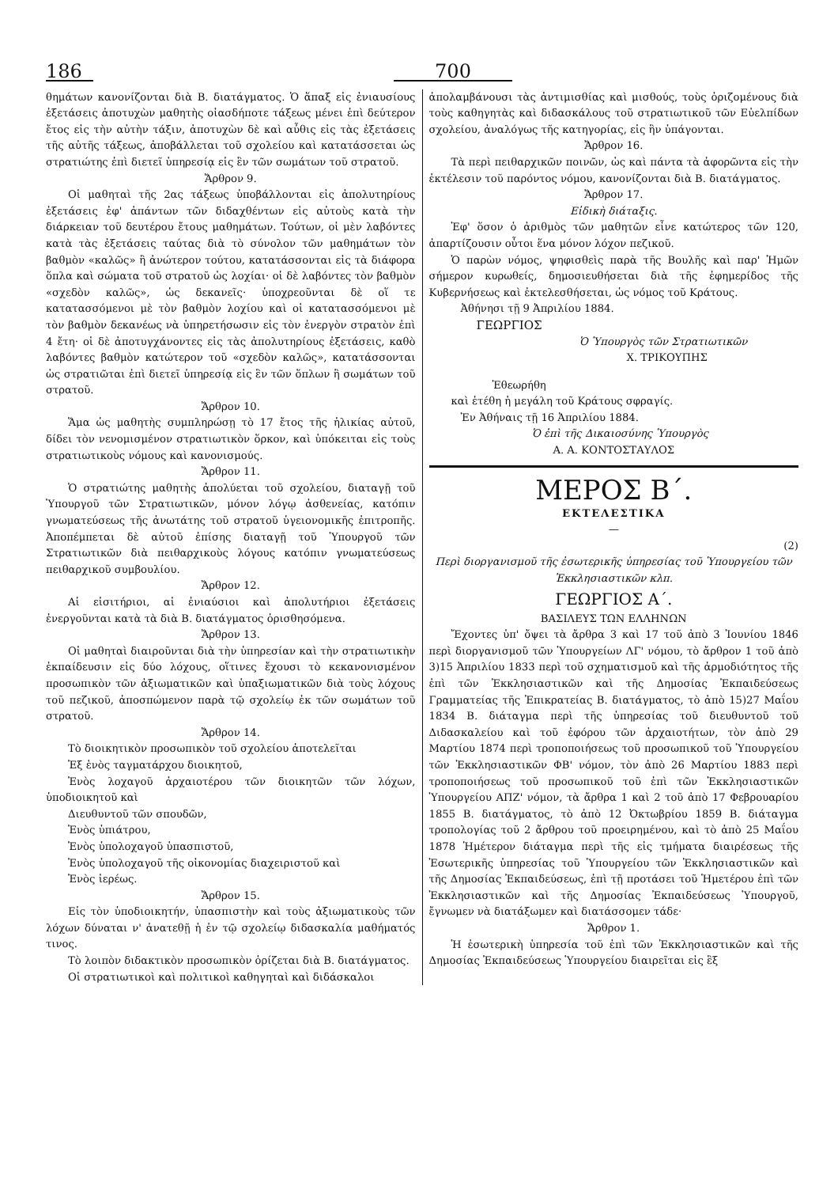186
700
θημάτων κανονίζονται διὰ Β. διατάγματος. Ὁ ἅπαξ εἰς ἐνιαυσίους ἐξετάσεις ἀποτυχὼν μαθητὴς οἱασδήποτε τάξεως μένει ἐπὶ δεύτερον ἔτος εἰς τὴν αὐτὴν τάξιν, ἀποτυχὼν δὲ καὶ αὖθις εἰς τὰς ἐξετάσεις τῆς αὐτῆς τάξεως, ἀποβάλλεται τοῦ σχολείου καὶ κατατάσσεται ὡς στρατιώτης ἐπὶ διετεῖ ὑπηρεσίᾳ εἰς ἓν τῶν σωμάτων τοῦ στρατοῦ.
Ἄρθρον 9.
Οἱ μαθηταὶ τῆς 2ας τάξεως ὑποβάλλονται εἰς ἀπολυτηρίους ἐξετάσεις ἐφ' ἁπάντων τῶν διδαχθέντων εἰς αὐτοὺς κατὰ τὴν διάρκειαν τοῦ δευτέρου ἔτους μαθημάτων. Τούτων, οἱ μὲν λαβόντες κατὰ τὰς ἐξετάσεις ταύτας διὰ τὸ σύνολον τῶν μαθημάτων τὸν βαθμὸν «καλῶς» ἢ ἀνώτερον τούτου, κατατάσσονται εἰς τὰ διάφορα ὅπλα καὶ σώματα τοῦ στρατοῦ ὡς λοχίαι· οἱ δὲ λαβόντες τὸν βαθμὸν «σχεδὸν καλῶς», ὡς δεκανεῖς· ὑποχρεοῦνται δὲ οἵ τε κατατασσόμενοι μὲ τὸν βαθμὸν λοχίου καὶ οἱ κατατασσόμενοι μὲ τὸν βαθμὸν δεκανέως νὰ ὑπηρετήσωσιν εἰς τὸν ἐνεργὸν στρατὸν ἐπὶ 4 ἔτη· οἱ δὲ ἀποτυγχάνοντες εἰς τὰς ἀπολυτηρίους ἐξετάσεις, καθὸ λαβόντες βαθμὸν κατώτερον τοῦ «σχεδὸν καλῶς», κατατάσσονται ὡς στρατιῶται ἐπὶ διετεῖ ὑπηρεσίᾳ εἰς ἓν τῶν ὅπλων ἢ σωμάτων τοῦ στρατοῦ.
Ἄρθρον 10.
Ἅμα ὡς μαθητὴς συμπληρώσῃ τὸ 17 ἔτος τῆς ἡλικίας αὐτοῦ, δίδει τὸν νενομισμένον στρατιωτικὸν ὅρκον, καὶ ὑπόκειται εἰς τοὺς στρατιωτικοὺς νόμους καὶ κανονισμούς.
Ἄρθρον 11.
Ὁ στρατιώτης μαθητὴς ἀπολύεται τοῦ σχολείου, διαταγῇ τοῦ Ὑπουργοῦ τῶν Στρατιωτικῶν, μόνον λόγῳ ἀσθενείας, κατόπιν γνωματεύσεως τῆς ἀνωτάτης τοῦ στρατοῦ ὑγειονομικῆς ἐπιτροπῆς. Ἀποπέμπεται δὲ αὐτοῦ ἐπίσης διαταγῇ τοῦ Ὑπουργοῦ τῶν Στρατιωτικῶν διὰ πειθαρχικοὺς λόγους κατόπιν γνωματεύσεως πειθαρχικοῦ συμβουλίου.
Ἄρθρον 12.
Αἱ εἰσιτήριοι, αἱ ἐνιαύσιοι καὶ ἀπολυτήριοι ἐξετάσεις ἐνεργοῦνται κατὰ τὰ διὰ Β. διατάγματος ὁρισθησόμενα.
Ἄρθρον 13.
Οἱ μαθηταὶ διαιροῦνται διὰ τὴν ὑπηρεσίαν καὶ τὴν στρατιωτικὴν ἐκπαίδευσιν εἰς δύο λόχους, οἵτινες ἔχουσι τὸ κεκανονισμένον προσωπικὸν τῶν ἀξιωματικῶν καὶ ὑπαξιωματικῶν διὰ τοὺς λόχους τοῦ πεζικοῦ, ἀποσπώμενον παρὰ τῷ σχολείῳ ἐκ τῶν σωμάτων τοῦ στρατοῦ.
Ἄρθρον 14.
Τὸ διοικητικὸν προσωπικὸν τοῦ σχολείου ἀποτελεῖται
Ἐξ ἑνὸς ταγματάρχου διοικητοῦ,
Ἑνὸς λοχαγοῦ ἀρχαιοτέρου τῶν διοικητῶν τῶν λόχων, ὑποδιοικητοῦ καὶ
Διευθυντοῦ τῶν σπουδῶν,
Ἑνὸς ὑπιάτρου,
Ἑνὸς ὑπολοχαγοῦ ὑπασπιστοῦ,
Ἑνὸς ὑπολοχαγοῦ τῆς οἰκονομίας διαχειριστοῦ καὶ
Ἑνὸς ἱερέως.
Ἄρθρον 15.
Εἰς τὸν ὑποδιοικητήν, ὑπασπιστὴν καὶ τοὺς ἀξιωματικοὺς τῶν λόχων δύναται ν' ἀνατεθῇ ἡ ἐν τῷ σχολείῳ διδασκαλία μαθήματός τινος.
Τὸ λοιπὸν διδακτικὸν προσωπικὸν ὁρίζεται διὰ Β. διατάγματος.
Οἱ στρατιωτικοὶ καὶ πολιτικοὶ καθηγηταὶ καὶ διδάσκαλοι
ἀπολαμβάνουσι τὰς ἀντιμισθίας καὶ μισθούς, τοὺς ὁριζομένους διὰ τοὺς καθηγητὰς καὶ διδασκάλους τοῦ στρατιωτικοῦ τῶν Εὐελπίδων σχολείου, ἀναλόγως τῆς κατηγορίας, εἰς ἣν ὑπάγονται.
Ἄρθρον 16.
Τὰ περὶ πειθαρχικῶν ποινῶν, ὡς καὶ πάντα τὰ ἀφορῶντα εἰς τὴν ἐκτέλεσιν τοῦ παρόντος νόμου, κανονίζονται διὰ Β. διατάγματος.
Ἄρθρον 17.
Εἰδικὴ διάταξις.
Ἐφ' ὅσον ὁ ἀριθμὸς τῶν μαθητῶν εἶνε κατώτερος τῶν 120, ἀπαρτίζουσιν οὗτοι ἕνα μόνον λόχον πεζικοῦ.
Ὁ παρὼν νόμος, ψηφισθεὶς παρὰ τῆς Βουλῆς καὶ παρ' Ἡμῶν σήμερον κυρωθείς, δημοσιευθήσεται διὰ τῆς ἐφημερίδος τῆς Κυβερνήσεως καὶ ἐκτελεσθήσεται, ὡς νόμος τοῦ Κράτους.
Ἀθήνησι τῇ 9 Ἀπριλίου 1884.
ΓΕΩΡΓΙΟΣ
Ὁ Ὑπουργὸς τῶν Στρατιωτικῶν
Χ. ΤΡΙΚΟΥΠΗΣ
Ἐθεωρήθη
καὶ ἐτέθη ἡ μεγάλη τοῦ Κράτους σφραγίς.
Ἐν Ἀθήναις τῇ 16 Ἀπριλίου 1884.
Ὁ ἐπὶ τῆς Δικαιοσύνης Ὑπουργὸς
Α. Α. ΚΟΝΤΟΣΤΑΥΛΟΣ
ΜΕΡΟΣ Β΄.
ΕΚΤΕΛΕΣΤΙΚΑ
—
(2)
Περὶ διοργανισμοῦ τῆς ἐσωτερικῆς ὑπηρεσίας τοῦ Ὑπουργείου τῶν Ἐκκλησιαστικῶν κλπ.
ΓΕΩΡΓΙΟΣ Α΄.
ΒΑΣΙΛΕΥΣ ΤΩΝ ΕΛΛΗΝΩΝ
Ἔχοντες ὑπ' ὄψει τὰ ἄρθρα 3 καὶ 17 τοῦ ἀπὸ 3 Ἰουνίου 1846 περὶ διοργανισμοῦ τῶν Ὑπουργείων ΛΓ' νόμου, τὸ ἄρθρον 1 τοῦ ἀπὸ 3)15 Ἀπριλίου 1833 περὶ τοῦ σχηματισμοῦ καὶ τῆς ἁρμοδιότητος τῆς ἐπὶ τῶν Ἐκκλησιαστικῶν καὶ τῆς Δημοσίας Ἐκπαιδεύσεως Γραμματείας τῆς Ἐπικρατείας Β. διατάγματος, τὸ ἀπὸ 15)27 Μαΐου 1834 Β. διάταγμα περὶ τῆς ὑπηρεσίας τοῦ διευθυντοῦ τοῦ Διδασκαλείου καὶ τοῦ ἐφόρου τῶν ἀρχαιοτήτων, τὸν ἀπὸ 29 Μαρτίου 1874 περὶ τροποποιήσεως τοῦ προσωπικοῦ τοῦ Ὑπουργείου τῶν Ἐκκλησιαστικῶν ΦΒ' νόμον, τὸν ἀπὸ 26 Μαρτίου 1883 περὶ τροποποιήσεως τοῦ προσωπικοῦ τοῦ ἐπὶ τῶν Ἐκκλησιαστικῶν Ὑπουργείου ΑΠΖ' νόμον, τὰ ἄρθρα 1 καὶ 2 τοῦ ἀπὸ 17 Φεβρουαρίου 1855 Β. διατάγματος, τὸ ἀπὸ 12 Ὀκτωβρίου 1859 Β. διάταγμα τροπολογίας τοῦ 2 ἄρθρου τοῦ προειρημένου, καὶ τὸ ἀπὸ 25 Μαΐου 1878 Ἡμέτερον διάταγμα περὶ τῆς εἰς τμήματα διαιρέσεως τῆς Ἐσωτερικῆς ὑπηρεσίας τοῦ Ὑπουργείου τῶν Ἐκκλησιαστικῶν καὶ τῆς Δημοσίας Ἐκπαιδεύσεως, ἐπὶ τῇ προτάσει τοῦ Ἡμετέρου ἐπὶ τῶν Ἐκκλησιαστικῶν καὶ τῆς Δημοσίας Ἐκπαιδεύσεως Ὑπουργοῦ, ἔγνωμεν νὰ διατάξωμεν καὶ διατάσσομεν τάδε·
Ἄρθρον 1.
Ἡ ἐσωτερικὴ ὑπηρεσία τοῦ ἐπὶ τῶν Ἐκκλησιαστικῶν καὶ τῆς Δημοσίας Ἐκπαιδεύσεως Ὑπουργείου διαιρεῖται εἰς ἓξ